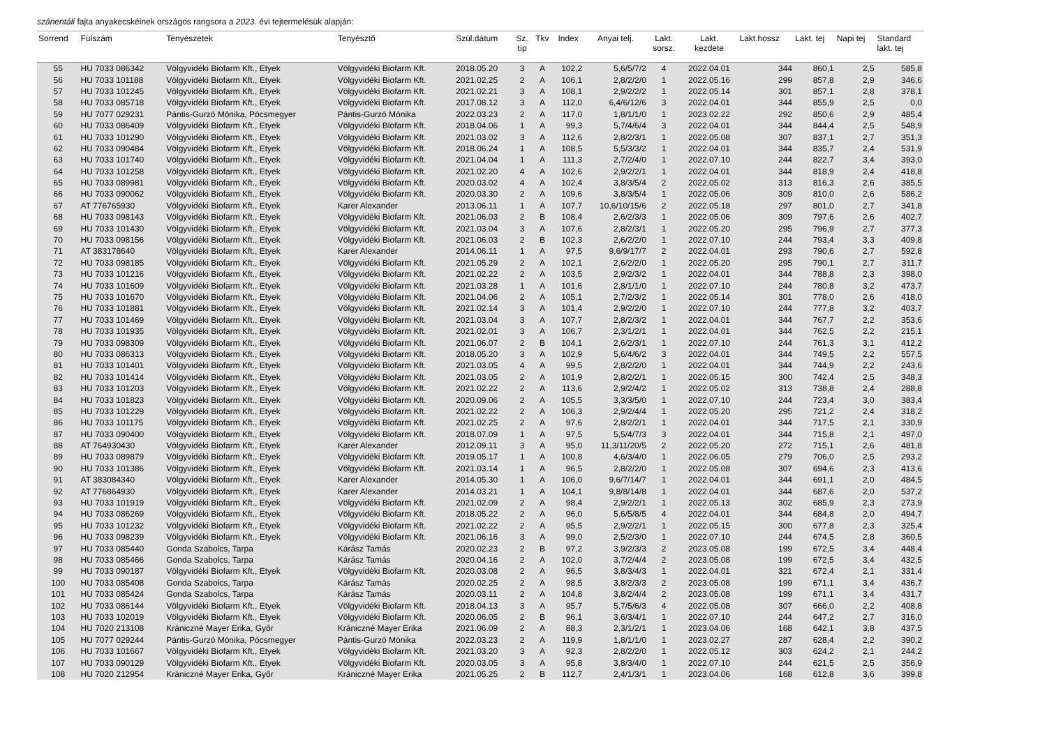szánentáli fajta anyakecskéinek országos rangsora a 2023. évi tejtermelésük alapján:
| Sorrend | Fülszám | Tenyészetek | Tenyésztő | Szül.dátum | Sz. típ | Tkv | Index | Anyai telj. | Lakt. sorsz. | Lakt. kezdete | Lakt.hossz | Lakt. tej | Napi tej | Standard lakt. tej |
| --- | --- | --- | --- | --- | --- | --- | --- | --- | --- | --- | --- | --- | --- | --- |
| 55 | HU 7033 086342 | Völgyvidéki Biofarm Kft., Etyek | Völgyvidéki Biofarm Kft. | 2018.05.20 | 3 | A | 102,2 | 5,6/5/7/2 | 4 | 2022.04.01 | 344 | 860,1 | 2,5 | 585,8 |
| 56 | HU 7033 101188 | Völgyvidéki Biofarm Kft., Etyek | Völgyvidéki Biofarm Kft. | 2021.02.25 | 2 | A | 106,1 | 2,8/2/2/0 | 1 | 2022.05.16 | 299 | 857,8 | 2,9 | 346,6 |
| 57 | HU 7033 101245 | Völgyvidéki Biofarm Kft., Etyek | Völgyvidéki Biofarm Kft. | 2021.02.21 | 3 | A | 108,1 | 2,9/2/2/2 | 1 | 2022.05.14 | 301 | 857,1 | 2,8 | 378,1 |
| 58 | HU 7033 085718 | Völgyvidéki Biofarm Kft., Etyek | Völgyvidéki Biofarm Kft. | 2017.08.12 | 3 | A | 112,0 | 6,4/6/12/6 | 3 | 2022.04.01 | 344 | 855,9 | 2,5 | 0,0 |
| 59 | HU 7077 029231 | Pántis-Gurzó Mónika, Pócsmegyer | Pántis-Gurzó Mónika | 2022.03.23 | 2 | A | 117,0 | 1,8/1/1/0 | 1 | 2023.02.22 | 292 | 850,6 | 2,9 | 485,4 |
| 60 | HU 7033 086409 | Völgyvidéki Biofarm Kft., Etyek | Völgyvidéki Biofarm Kft. | 2018.04.06 | 1 | A | 99,3 | 5,7/4/6/4 | 3 | 2022.04.01 | 344 | 844,4 | 2,5 | 548,9 |
| 61 | HU 7033 101290 | Völgyvidéki Biofarm Kft., Etyek | Völgyvidéki Biofarm Kft. | 2021.03.02 | 3 | A | 112,6 | 2,8/2/3/1 | 1 | 2022.05.08 | 307 | 837,1 | 2,7 | 351,3 |
| 62 | HU 7033 090484 | Völgyvidéki Biofarm Kft., Etyek | Völgyvidéki Biofarm Kft. | 2018.06.24 | 1 | A | 108,5 | 5,5/3/3/2 | 1 | 2022.04.01 | 344 | 835,7 | 2,4 | 531,9 |
| 63 | HU 7033 101740 | Völgyvidéki Biofarm Kft., Etyek | Völgyvidéki Biofarm Kft. | 2021.04.04 | 1 | A | 111,3 | 2,7/2/4/0 | 1 | 2022.07.10 | 244 | 822,7 | 3,4 | 393,0 |
| 64 | HU 7033 101258 | Völgyvidéki Biofarm Kft., Etyek | Völgyvidéki Biofarm Kft. | 2021.02.20 | 4 | A | 102,6 | 2,9/2/2/1 | 1 | 2022.04.01 | 344 | 818,9 | 2,4 | 418,8 |
| 65 | HU 7033 089981 | Völgyvidéki Biofarm Kft., Etyek | Völgyvidéki Biofarm Kft. | 2020.03.02 | 4 | A | 102,4 | 3,8/3/5/4 | 2 | 2022.05.02 | 313 | 816,3 | 2,6 | 385,5 |
| 66 | HU 7033 090062 | Völgyvidéki Biofarm Kft., Etyek | Völgyvidéki Biofarm Kft. | 2020.03.30 | 2 | A | 109,6 | 3,8/3/5/4 | 1 | 2022.05.06 | 309 | 810,0 | 2,6 | 586,2 |
| 67 | AT 776765930 | Völgyvidéki Biofarm Kft., Etyek | Karer Alexander | 2013.06.11 | 1 | A | 107,7 | 10,6/10/15/6 | 2 | 2022.05.18 | 297 | 801,0 | 2,7 | 341,8 |
| 68 | HU 7033 098143 | Völgyvidéki Biofarm Kft., Etyek | Völgyvidéki Biofarm Kft. | 2021.06.03 | 2 | B | 108,4 | 2,6/2/3/3 | 1 | 2022.05.06 | 309 | 797,6 | 2,6 | 402,7 |
| 69 | HU 7033 101430 | Völgyvidéki Biofarm Kft., Etyek | Völgyvidéki Biofarm Kft. | 2021.03.04 | 3 | A | 107,6 | 2,8/2/3/1 | 1 | 2022.05.20 | 295 | 796,9 | 2,7 | 377,3 |
| 70 | HU 7033 098156 | Völgyvidéki Biofarm Kft., Etyek | Völgyvidéki Biofarm Kft. | 2021.06.03 | 2 | B | 102,3 | 2,6/2/2/0 | 1 | 2022.07.10 | 244 | 793,4 | 3,3 | 409,8 |
| 71 | AT 383178640 | Völgyvidéki Biofarm Kft., Etyek | Karer Alexander | 2014.06.11 | 1 | A | 97,5 | 9,6/9/17/7 | 2 | 2022.04.01 | 293 | 790,6 | 2,7 | 592,8 |
| 72 | HU 7033 098185 | Völgyvidéki Biofarm Kft., Etyek | Völgyvidéki Biofarm Kft. | 2021.05.29 | 2 | A | 102,1 | 2,6/2/2/0 | 1 | 2022.05.20 | 295 | 790,1 | 2,7 | 311,7 |
| 73 | HU 7033 101216 | Völgyvidéki Biofarm Kft., Etyek | Völgyvidéki Biofarm Kft. | 2021.02.22 | 2 | A | 103,5 | 2,9/2/3/2 | 1 | 2022.04.01 | 344 | 788,8 | 2,3 | 398,0 |
| 74 | HU 7033 101609 | Völgyvidéki Biofarm Kft., Etyek | Völgyvidéki Biofarm Kft. | 2021.03.28 | 1 | A | 101,6 | 2,8/1/1/0 | 1 | 2022.07.10 | 244 | 780,8 | 3,2 | 473,7 |
| 75 | HU 7033 101670 | Völgyvidéki Biofarm Kft., Etyek | Völgyvidéki Biofarm Kft. | 2021.04.06 | 2 | A | 105,1 | 2,7/2/3/2 | 1 | 2022.05.14 | 301 | 778,0 | 2,6 | 418,0 |
| 76 | HU 7033 101881 | Völgyvidéki Biofarm Kft., Etyek | Völgyvidéki Biofarm Kft. | 2021.02.14 | 3 | A | 101,4 | 2,9/2/2/0 | 1 | 2022.07.10 | 244 | 777,8 | 3,2 | 403,7 |
| 77 | HU 7033 101469 | Völgyvidéki Biofarm Kft., Etyek | Völgyvidéki Biofarm Kft. | 2021.03.04 | 3 | A | 107,7 | 2,8/2/3/2 | 1 | 2022.04.01 | 344 | 767,7 | 2,2 | 353,6 |
| 78 | HU 7033 101935 | Völgyvidéki Biofarm Kft., Etyek | Völgyvidéki Biofarm Kft. | 2021.02.01 | 3 | A | 106,7 | 2,3/1/2/1 | 1 | 2022.04.01 | 344 | 762,5 | 2,2 | 215,1 |
| 79 | HU 7033 098309 | Völgyvidéki Biofarm Kft., Etyek | Völgyvidéki Biofarm Kft. | 2021.06.07 | 2 | B | 104,1 | 2,6/2/3/1 | 1 | 2022.07.10 | 244 | 761,3 | 3,1 | 412,2 |
| 80 | HU 7033 086313 | Völgyvidéki Biofarm Kft., Etyek | Völgyvidéki Biofarm Kft. | 2018.05.20 | 3 | A | 102,9 | 5,6/4/6/2 | 3 | 2022.04.01 | 344 | 749,5 | 2,2 | 557,5 |
| 81 | HU 7033 101401 | Völgyvidéki Biofarm Kft., Etyek | Völgyvidéki Biofarm Kft. | 2021.03.05 | 4 | A | 99,5 | 2,8/2/2/0 | 1 | 2022.04.01 | 344 | 744,9 | 2,2 | 243,6 |
| 82 | HU 7033 101414 | Völgyvidéki Biofarm Kft., Etyek | Völgyvidéki Biofarm Kft. | 2021.03.05 | 2 | A | 101,9 | 2,8/2/2/1 | 1 | 2022.05.15 | 300 | 742,4 | 2,5 | 348,3 |
| 83 | HU 7033 101203 | Völgyvidéki Biofarm Kft., Etyek | Völgyvidéki Biofarm Kft. | 2021.02.22 | 2 | A | 113,6 | 2,9/2/4/2 | 1 | 2022.05.02 | 313 | 738,8 | 2,4 | 288,8 |
| 84 | HU 7033 101823 | Völgyvidéki Biofarm Kft., Etyek | Völgyvidéki Biofarm Kft. | 2020.09.06 | 2 | A | 105,5 | 3,3/3/5/0 | 1 | 2022.07.10 | 244 | 723,4 | 3,0 | 383,4 |
| 85 | HU 7033 101229 | Völgyvidéki Biofarm Kft., Etyek | Völgyvidéki Biofarm Kft. | 2021.02.22 | 2 | A | 106,3 | 2,9/2/4/4 | 1 | 2022.05.20 | 295 | 721,2 | 2,4 | 318,2 |
| 86 | HU 7033 101175 | Völgyvidéki Biofarm Kft., Etyek | Völgyvidéki Biofarm Kft. | 2021.02.25 | 2 | A | 97,6 | 2,8/2/2/1 | 1 | 2022.04.01 | 344 | 717,5 | 2,1 | 330,9 |
| 87 | HU 7033 090400 | Völgyvidéki Biofarm Kft., Etyek | Völgyvidéki Biofarm Kft. | 2018.07.09 | 1 | A | 97,5 | 5,5/4/7/3 | 3 | 2022.04.01 | 344 | 715,8 | 2,1 | 497,0 |
| 88 | AT 764930430 | Völgyvidéki Biofarm Kft., Etyek | Karer Alexander | 2012.09.11 | 3 | A | 95,0 | 11,3/11/20/5 | 2 | 2022.05.20 | 272 | 715,1 | 2,6 | 481,8 |
| 89 | HU 7033 089879 | Völgyvidéki Biofarm Kft., Etyek | Völgyvidéki Biofarm Kft. | 2019.05.17 | 1 | A | 100,8 | 4,6/3/4/0 | 1 | 2022.06.05 | 279 | 706,0 | 2,5 | 293,2 |
| 90 | HU 7033 101386 | Völgyvidéki Biofarm Kft., Etyek | Völgyvidéki Biofarm Kft. | 2021.03.14 | 1 | A | 96,5 | 2,8/2/2/0 | 1 | 2022.05.08 | 307 | 694,6 | 2,3 | 413,6 |
| 91 | AT 383084340 | Völgyvidéki Biofarm Kft., Etyek | Karer Alexander | 2014.05.30 | 1 | A | 106,0 | 9,6/7/14/7 | 1 | 2022.04.01 | 344 | 691,1 | 2,0 | 484,5 |
| 92 | AT 776864930 | Völgyvidéki Biofarm Kft., Etyek | Karer Alexander | 2014.03.21 | 1 | A | 104,1 | 9,8/8/14/8 | 1 | 2022.04.01 | 344 | 687,6 | 2,0 | 537,2 |
| 93 | HU 7033 101919 | Völgyvidéki Biofarm Kft., Etyek | Völgyvidéki Biofarm Kft. | 2021.02.09 | 2 | A | 98,4 | 2,9/2/2/1 | 1 | 2022.05.13 | 302 | 685,9 | 2,3 | 273,9 |
| 94 | HU 7033 086269 | Völgyvidéki Biofarm Kft., Etyek | Völgyvidéki Biofarm Kft. | 2018.05.22 | 2 | A | 96,0 | 5,6/5/8/5 | 4 | 2022.04.01 | 344 | 684,8 | 2,0 | 494,7 |
| 95 | HU 7033 101232 | Völgyvidéki Biofarm Kft., Etyek | Völgyvidéki Biofarm Kft. | 2021.02.22 | 2 | A | 95,5 | 2,9/2/2/1 | 1 | 2022.05.15 | 300 | 677,8 | 2,3 | 325,4 |
| 96 | HU 7033 098239 | Völgyvidéki Biofarm Kft., Etyek | Völgyvidéki Biofarm Kft. | 2021.06.16 | 3 | A | 99,0 | 2,5/2/3/0 | 1 | 2022.07.10 | 244 | 674,5 | 2,8 | 360,5 |
| 97 | HU 7033 085440 | Gonda Szabolcs, Tarpa | Kárász Tamás | 2020.02.23 | 2 | B | 97,2 | 3,9/2/3/3 | 2 | 2023.05.08 | 199 | 672,5 | 3,4 | 448,4 |
| 98 | HU 7033 085466 | Gonda Szabolcs, Tarpa | Kárász Tamás | 2020.04.16 | 2 | A | 102,0 | 3,7/2/4/4 | 2 | 2023.05.08 | 199 | 672,5 | 3,4 | 432,5 |
| 99 | HU 7033 090187 | Völgyvidéki Biofarm Kft., Etyek | Völgyvidéki Biofarm Kft. | 2020.03.08 | 2 | A | 96,5 | 3,8/3/4/3 | 1 | 2022.04.01 | 321 | 672,4 | 2,1 | 331,4 |
| 100 | HU 7033 085408 | Gonda Szabolcs, Tarpa | Kárász Tamás | 2020.02.25 | 2 | A | 98,5 | 3,8/2/3/3 | 2 | 2023.05.08 | 199 | 671,1 | 3,4 | 436,7 |
| 101 | HU 7033 085424 | Gonda Szabolcs, Tarpa | Kárász Tamás | 2020.03.11 | 2 | A | 104,8 | 3,8/2/4/4 | 2 | 2023.05.08 | 199 | 671,1 | 3,4 | 431,7 |
| 102 | HU 7033 086144 | Völgyvidéki Biofarm Kft., Etyek | Völgyvidéki Biofarm Kft. | 2018.04.13 | 3 | A | 95,7 | 5,7/5/6/3 | 4 | 2022.05.08 | 307 | 666,0 | 2,2 | 408,8 |
| 103 | HU 7033 102019 | Völgyvidéki Biofarm Kft., Etyek | Völgyvidéki Biofarm Kft. | 2020.06.05 | 2 | B | 96,1 | 3,6/3/4/1 | 1 | 2022.07.10 | 244 | 647,2 | 2,7 | 316,0 |
| 104 | HU 7020 213108 | Kránicz­né Mayer Erika, Győr | Kránicz­né Mayer Erika | 2021.06.09 | 2 | A | 88,3 | 2,3/1/2/1 | 1 | 2023.04.06 | 168 | 642,1 | 3,8 | 437,5 |
| 105 | HU 7077 029244 | Pántis-Gurzó Mónika, Pócsmegyer | Pántis-Gurzó Mónika | 2022.03.23 | 2 | A | 119,9 | 1,8/1/1/0 | 1 | 2023.02.27 | 287 | 628,4 | 2,2 | 390,2 |
| 106 | HU 7033 101667 | Völgyvidéki Biofarm Kft., Etyek | Völgyvidéki Biofarm Kft. | 2021.03.20 | 3 | A | 92,3 | 2,8/2/2/0 | 1 | 2022.05.12 | 303 | 624,2 | 2,1 | 244,2 |
| 107 | HU 7033 090129 | Völgyvidéki Biofarm Kft., Etyek | Völgyvidéki Biofarm Kft. | 2020.03.05 | 3 | A | 95,8 | 3,8/3/4/0 | 1 | 2022.07.10 | 244 | 621,5 | 2,5 | 356,9 |
| 108 | HU 7020 212954 | Kránicz­né Mayer Erika, Győr | Kránicz­né Mayer Erika | 2021.05.25 | 2 | B | 112,7 | 2,4/1/3/1 | 1 | 2023.04.06 | 168 | 612,8 | 3,6 | 399,8 |